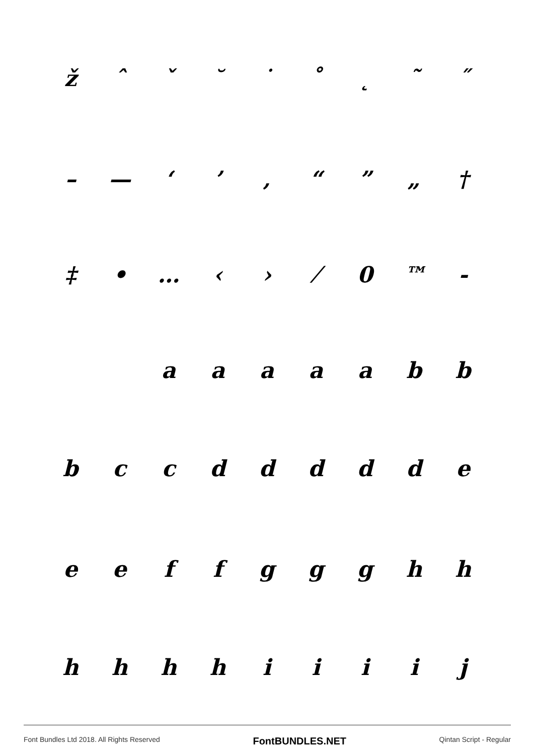žˆˇ ˘ ˙ ˚ ˛ ˜ ˝
– — ‘’ ‚ “” „ †
‡ • … ‹ › ⁄ 0 ™ -
aaaaabb
bccddddde
eeffggghh
hhhhiiiij
Font Bundles Ltd 2018. All Rights Reserved FontBUNDLES.NET Qintan Script - Regular